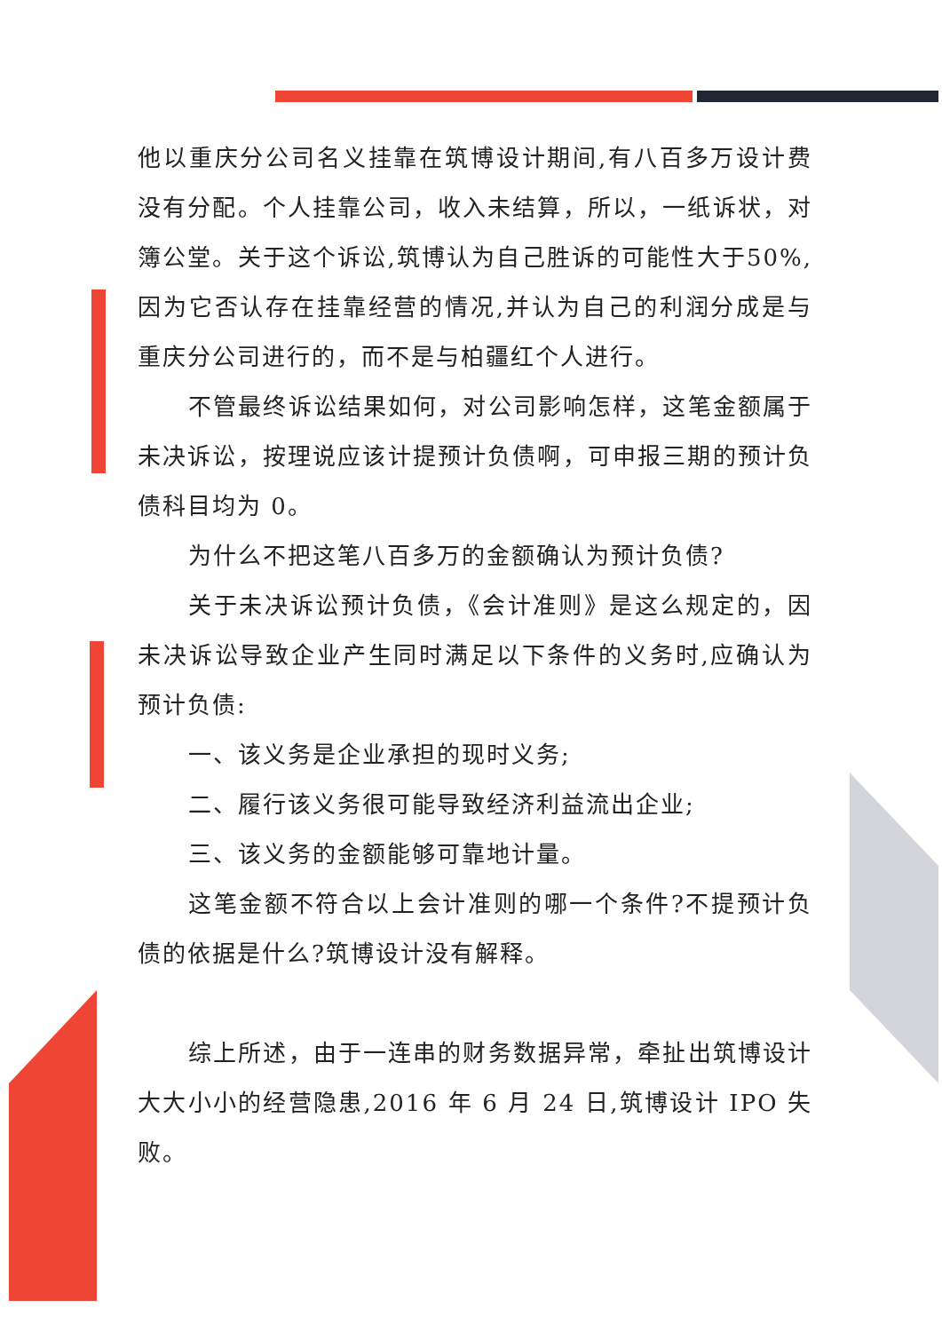他以重庆分公司名义挂靠在筑博设计期间,有八百多万设计费没有分配。个人挂靠公司，收入未结算，所以，一纸诉状，对簿公堂。关于这个诉讼,筑博认为自己胜诉的可能性大于50%,因为它否认存在挂靠经营的情况,并认为自己的利润分成是与重庆分公司进行的，而不是与柏疆红个人进行。
不管最终诉讼结果如何，对公司影响怎样，这笔金额属于未决诉讼，按理说应该计提预计负债啊，可申报三期的预计负债科目均为 0。
为什么不把这笔八百多万的金额确认为预计负债?
关于未决诉讼预计负债，《会计准则》是这么规定的，因未决诉讼导致企业产生同时满足以下条件的义务时,应确认为预计负债:
一、该义务是企业承担的现时义务;
二、履行该义务很可能导致经济利益流出企业;
三、该义务的金额能够可靠地计量。
这笔金额不符合以上会计准则的哪一个条件?不提预计负债的依据是什么?筑博设计没有解释。
综上所述，由于一连串的财务数据异常，牵扯出筑博设计大大小小的经营隐患,2016 年 6 月 24 日,筑博设计 IPO 失败。